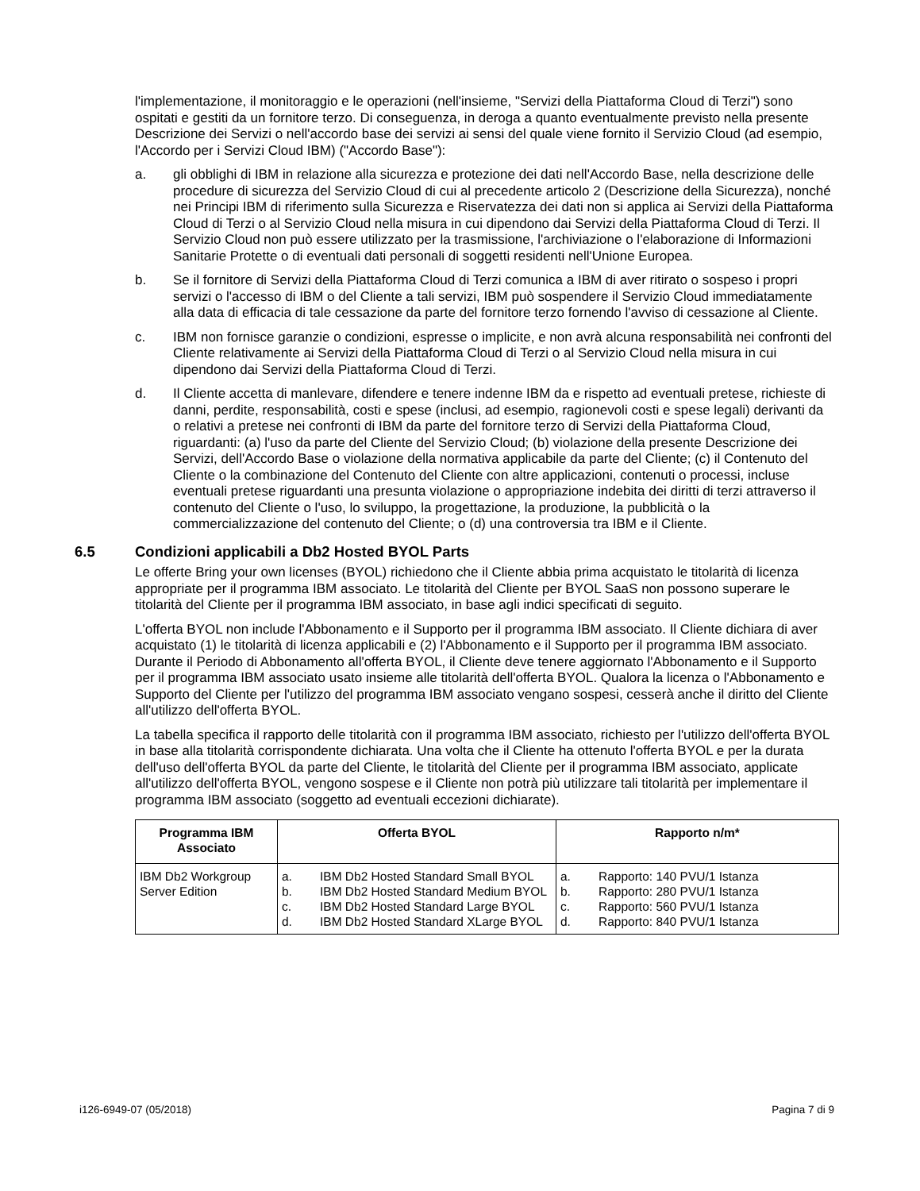l'implementazione, il monitoraggio e le operazioni (nell'insieme, "Servizi della Piattaforma Cloud di Terzi") sono ospitati e gestiti da un fornitore terzo. Di conseguenza, in deroga a quanto eventualmente previsto nella presente Descrizione dei Servizi o nell'accordo base dei servizi ai sensi del quale viene fornito il Servizio Cloud (ad esempio, l'Accordo per i Servizi Cloud IBM) ("Accordo Base"):
a. gli obblighi di IBM in relazione alla sicurezza e protezione dei dati nell'Accordo Base, nella descrizione delle procedure di sicurezza del Servizio Cloud di cui al precedente articolo 2 (Descrizione della Sicurezza), nonché nei Principi IBM di riferimento sulla Sicurezza e Riservatezza dei dati non si applica ai Servizi della Piattaforma Cloud di Terzi o al Servizio Cloud nella misura in cui dipendono dai Servizi della Piattaforma Cloud di Terzi. Il Servizio Cloud non può essere utilizzato per la trasmissione, l'archiviazione o l'elaborazione di Informazioni Sanitarie Protette o di eventuali dati personali di soggetti residenti nell'Unione Europea.
b. Se il fornitore di Servizi della Piattaforma Cloud di Terzi comunica a IBM di aver ritirato o sospeso i propri servizi o l'accesso di IBM o del Cliente a tali servizi, IBM può sospendere il Servizio Cloud immediatamente alla data di efficacia di tale cessazione da parte del fornitore terzo fornendo l'avviso di cessazione al Cliente.
c. IBM non fornisce garanzie o condizioni, espresse o implicite, e non avrà alcuna responsabilità nei confronti del Cliente relativamente ai Servizi della Piattaforma Cloud di Terzi o al Servizio Cloud nella misura in cui dipendono dai Servizi della Piattaforma Cloud di Terzi.
d. Il Cliente accetta di manlevare, difendere e tenere indenne IBM da e rispetto ad eventuali pretese, richieste di danni, perdite, responsabilità, costi e spese (inclusi, ad esempio, ragionevoli costi e spese legali) derivanti da o relativi a pretese nei confronti di IBM da parte del fornitore terzo di Servizi della Piattaforma Cloud, riguardanti: (a) l'uso da parte del Cliente del Servizio Cloud; (b) violazione della presente Descrizione dei Servizi, dell'Accordo Base o violazione della normativa applicabile da parte del Cliente; (c) il Contenuto del Cliente o la combinazione del Contenuto del Cliente con altre applicazioni, contenuti o processi, incluse eventuali pretese riguardanti una presunta violazione o appropriazione indebita dei diritti di terzi attraverso il contenuto del Cliente o l'uso, lo sviluppo, la progettazione, la produzione, la pubblicità o la commercializzazione del contenuto del Cliente; o (d) una controversia tra IBM e il Cliente.
6.5 Condizioni applicabili a Db2 Hosted BYOL Parts
Le offerte Bring your own licenses (BYOL) richiedono che il Cliente abbia prima acquistato le titolarità di licenza appropriate per il programma IBM associato. Le titolarità del Cliente per BYOL SaaS non possono superare le titolarità del Cliente per il programma IBM associato, in base agli indici specificati di seguito.
L'offerta BYOL non include l'Abbonamento e il Supporto per il programma IBM associato. Il Cliente dichiara di aver acquistato (1) le titolarità di licenza applicabili e (2) l'Abbonamento e il Supporto per il programma IBM associato. Durante il Periodo di Abbonamento all'offerta BYOL, il Cliente deve tenere aggiornato l'Abbonamento e il Supporto per il programma IBM associato usato insieme alle titolarità dell'offerta BYOL. Qualora la licenza o l'Abbonamento e Supporto del Cliente per l'utilizzo del programma IBM associato vengano sospesi, cesserà anche il diritto del Cliente all'utilizzo dell'offerta BYOL.
La tabella specifica il rapporto delle titolarità con il programma IBM associato, richiesto per l'utilizzo dell'offerta BYOL in base alla titolarità corrispondente dichiarata. Una volta che il Cliente ha ottenuto l'offerta BYOL e per la durata dell'uso dell'offerta BYOL da parte del Cliente, le titolarità del Cliente per il programma IBM associato, applicate all'utilizzo dell'offerta BYOL, vengono sospese e il Cliente non potrà più utilizzare tali titolarità per implementare il programma IBM associato (soggetto ad eventuali eccezioni dichiarate).
| Programma IBM Associato | Offerta BYOL | Rapporto n/m* |
| --- | --- | --- |
| IBM Db2 Workgroup Server Edition | a. IBM Db2 Hosted Standard Small BYOL b. IBM Db2 Hosted Standard Medium BYOL c. IBM Db2 Hosted Standard Large BYOL d. IBM Db2 Hosted Standard XLarge BYOL | a. Rapporto: 140 PVU/1 Istanza b. Rapporto: 280 PVU/1 Istanza c. Rapporto: 560 PVU/1 Istanza d. Rapporto: 840 PVU/1 Istanza |
i126-6949-07 (05/2018) Pagina 7 di 9